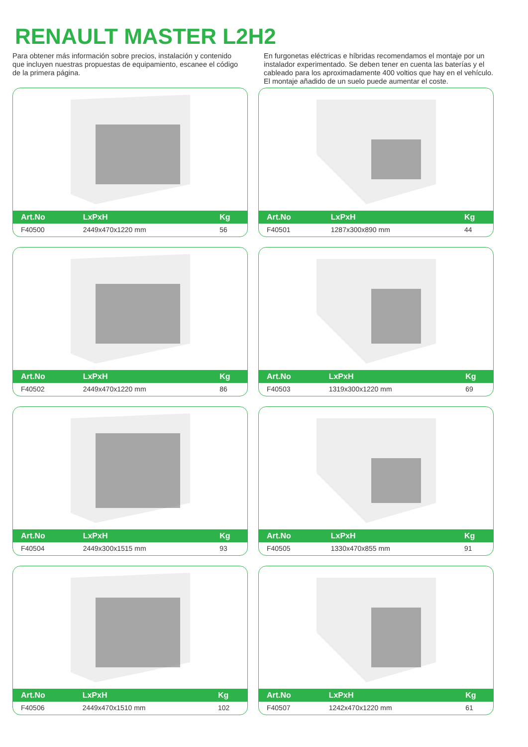RENAULT MASTER L2H2
Para obtener más información sobre precios, instalación y contenido que incluyen nuestras propuestas de equipamiento, escanee el código de la primera página.
En furgonetas eléctricas e híbridas recomendamos el montaje por un instalador experimentado. Se deben tener en cuenta las baterías y el cableado para los aproximadamente 400 voltios que hay en el vehículo. El montaje añadido de un suelo puede aumentar el coste.
| Art.No | LxPxH | Kg |
| --- | --- | --- |
| F40500 | 2449x470x1220 mm | 56 |
| Art.No | LxPxH | Kg |
| --- | --- | --- |
| F40501 | 1287x300x890 mm | 44 |
| Art.No | LxPxH | Kg |
| --- | --- | --- |
| F40502 | 2449x470x1220 mm | 86 |
| Art.No | LxPxH | Kg |
| --- | --- | --- |
| F40503 | 1319x300x1220 mm | 69 |
| Art.No | LxPxH | Kg |
| --- | --- | --- |
| F40504 | 2449x300x1515 mm | 93 |
| Art.No | LxPxH | Kg |
| --- | --- | --- |
| F40505 | 1330x470x855 mm | 91 |
| Art.No | LxPxH | Kg |
| --- | --- | --- |
| F40506 | 2449x470x1510 mm | 102 |
| Art.No | LxPxH | Kg |
| --- | --- | --- |
| F40507 | 1242x470x1220 mm | 61 |